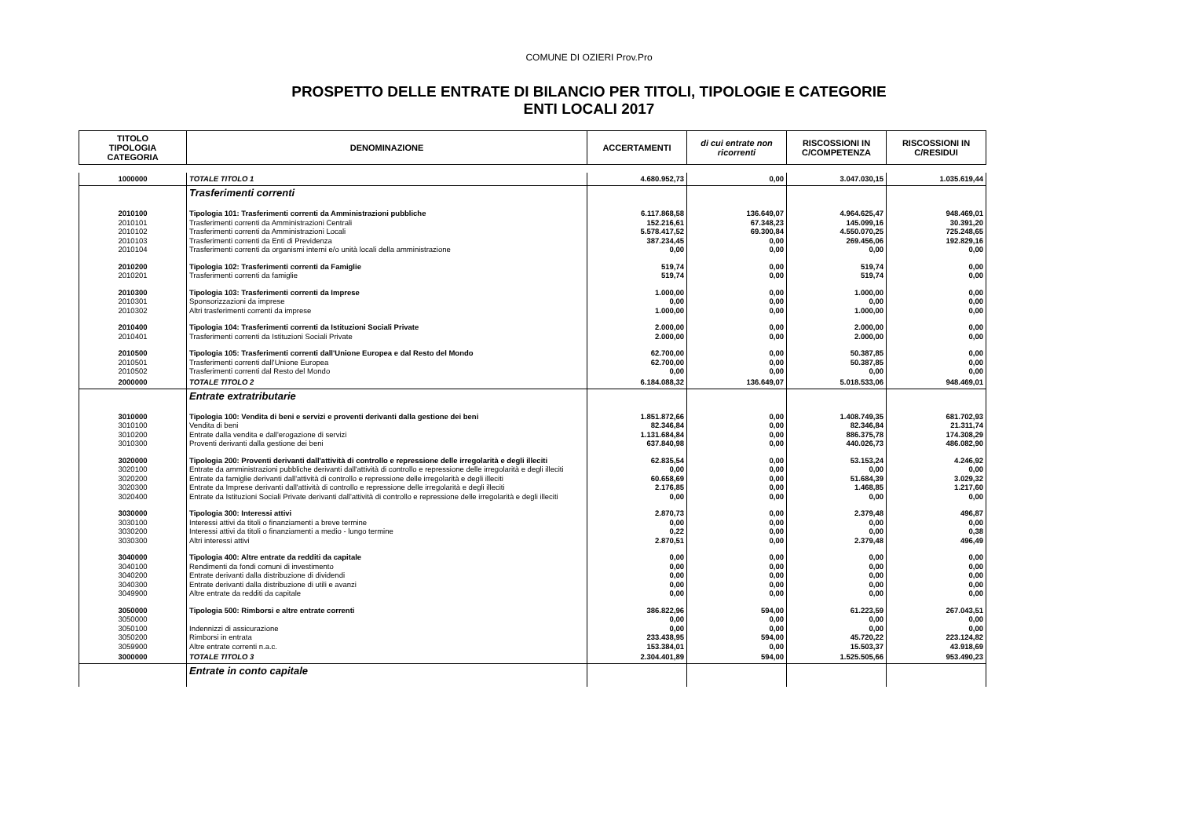COMUNE DI OZIERI Prov.Pro
PROSPETTO DELLE ENTRATE DI BILANCIO PER TITOLI, TIPOLOGIE E CATEGORIE
ENTI LOCALI 2017
| TITOLO TIPOLOGIA CATEGORIA | DENOMINAZIONE | ACCERTAMENTI | di cui entrate non ricorrenti | RISCOSSIONI IN C/COMPETENZA | RISCOSSIONI IN C/RESIDUI |
| --- | --- | --- | --- | --- | --- |
| 1000000 | TOTALE TITOLO 1 | 4.680.952,73 | 0,00 | 3.047.030,15 | 1.035.619,44 |
| | Trasferimenti correnti | | | | |
| 2010100 | Tipologia 101: Trasferimenti correnti da Amministrazioni pubbliche | 6.117.868,58 | 136.649,07 | 4.964.625,47 | 948.469,01 |
| 2010101 | Trasferimenti correnti da Amministrazioni Centrali | 152.216,61 | 67.348,23 | 145.099,16 | 30.391,20 |
| 2010102 | Trasferimenti correnti da Amministrazioni Locali | 5.578.417,52 | 69.300,84 | 4.550.070,25 | 725.248,65 |
| 2010103 | Trasferimenti correnti da Enti di Previdenza | 387.234,45 | 0,00 | 269.456,06 | 192.829,16 |
| 2010104 | Trasferimenti correnti da organismi interni e/o unità locali della amministrazione | 0,00 | 0,00 | 0,00 | 0,00 |
| 2010200 | Tipologia 102: Trasferimenti correnti da Famiglie | 519,74 | 0,00 | 519,74 | 0,00 |
| 2010201 | Trasferimenti correnti da famiglie | 519,74 | 0,00 | 519,74 | 0,00 |
| 2010300 | Tipologia 103: Trasferimenti correnti da Imprese | 1.000,00 | 0,00 | 1.000,00 | 0,00 |
| 2010301 | Sponsorizzazioni da imprese | 0,00 | 0,00 | 0,00 | 0,00 |
| 2010302 | Altri trasferimenti correnti da imprese | 1.000,00 | 0,00 | 1.000,00 | 0,00 |
| 2010400 | Tipologia 104: Trasferimenti correnti da Istituzioni Sociali Private | 2.000,00 | 0,00 | 2.000,00 | 0,00 |
| 2010401 | Trasferimenti correnti da Istituzioni Sociali Private | 2.000,00 | 0,00 | 2.000,00 | 0,00 |
| 2010500 | Tipologia 105: Trasferimenti correnti dall'Unione Europea e dal Resto del Mondo | 62.700,00 | 0,00 | 50.387,85 | 0,00 |
| 2010501 | Trasferimenti correnti dall'Unione Europea | 62.700,00 | 0,00 | 50.387,85 | 0,00 |
| 2010502 | Trasferimenti correnti dal Resto del Mondo | 0,00 | 0,00 | 0,00 | 0,00 |
| 2000000 | TOTALE TITOLO 2 | 6.184.088,32 | 136.649,07 | 5.018.533,06 | 948.469,01 |
| | Entrate extratributarie | | | | |
| 3010000 | Tipologia 100: Vendita di beni e servizi e proventi derivanti dalla gestione dei beni | 1.851.872,66 | 0,00 | 1.408.749,35 | 681.702,93 |
| 3010100 | Vendita di beni | 82.346,84 | 0,00 | 82.346,84 | 21.311,74 |
| 3010200 | Entrate dalla vendita e dall'erogazione di servizi | 1.131.684,84 | 0,00 | 886.375,78 | 174.308,29 |
| 3010300 | Proventi derivanti dalla gestione dei beni | 637.840,98 | 0,00 | 440.026,73 | 486.082,90 |
| 3020000 | Tipologia 200: Proventi derivanti dall'attività di controllo e repressione delle irregolarità e degli illeciti | 62.835,54 | 0,00 | 53.153,24 | 4.246,92 |
| 3020100 | Entrate da amministrazioni pubbliche derivanti dall'attività di controllo e repressione delle irregolarità e degli illeciti | 0,00 | 0,00 | 0,00 | 0,00 |
| 3020200 | Entrate da famiglie derivanti dall'attività di controllo e repressione delle irregolarità e degli illeciti | 60.658,69 | 0,00 | 51.684,39 | 3.029,32 |
| 3020300 | Entrate da Imprese derivanti dall'attività di controllo e repressione delle irregolarità e degli illeciti | 2.176,85 | 0,00 | 1.468,85 | 1.217,60 |
| 3020400 | Entrate da Istituzioni Sociali Private derivanti dall'attività di controllo e repressione delle irregolarità e degli illeciti | 0,00 | 0,00 | 0,00 | 0,00 |
| 3030000 | Tipologia 300: Interessi attivi | 2.870,73 | 0,00 | 2.379,48 | 496,87 |
| 3030100 | Interessi attivi da titoli o finanziamenti a breve termine | 0,00 | 0,00 | 0,00 | 0,00 |
| 3030200 | Interessi attivi da titoli o finanziamenti a medio - lungo termine | 0,22 | 0,00 | 0,00 | 0,38 |
| 3030300 | Altri interessi attivi | 2.870,51 | 0,00 | 2.379,48 | 496,49 |
| 3040000 | Tipologia 400: Altre entrate da redditi da capitale | 0,00 | 0,00 | 0,00 | 0,00 |
| 3040100 | Rendimenti da fondi comuni di investimento | 0,00 | 0,00 | 0,00 | 0,00 |
| 3040200 | Entrate derivanti dalla distribuzione di dividendi | 0,00 | 0,00 | 0,00 | 0,00 |
| 3040300 | Entrate derivanti dalla distribuzione di utili e avanzi | 0,00 | 0,00 | 0,00 | 0,00 |
| 3049900 | Altre entrate da redditi da capitale | 0,00 | 0,00 | 0,00 | 0,00 |
| 3050000 | Tipologia 500: Rimborsi e altre entrate correnti | 386.822,96 | 594,00 | 61.223,59 | 267.043,51 |
| 3050000 | | 0,00 | 0,00 | 0,00 | 0,00 |
| 3050100 | Indennizzi di assicurazione | 0,00 | 0,00 | 0,00 | 0,00 |
| 3050200 | Rimborsi in entrata | 233.438,95 | 594,00 | 45.720,22 | 223.124,82 |
| 3059900 | Altre entrate correnti n.a.c. | 153.384,01 | 0,00 | 15.503,37 | 43.918,69 |
| 3000000 | TOTALE TITOLO 3 | 2.304.401,89 | 594,00 | 1.525.505,66 | 953.490,23 |
| | Entrate in conto capitale | | | | |